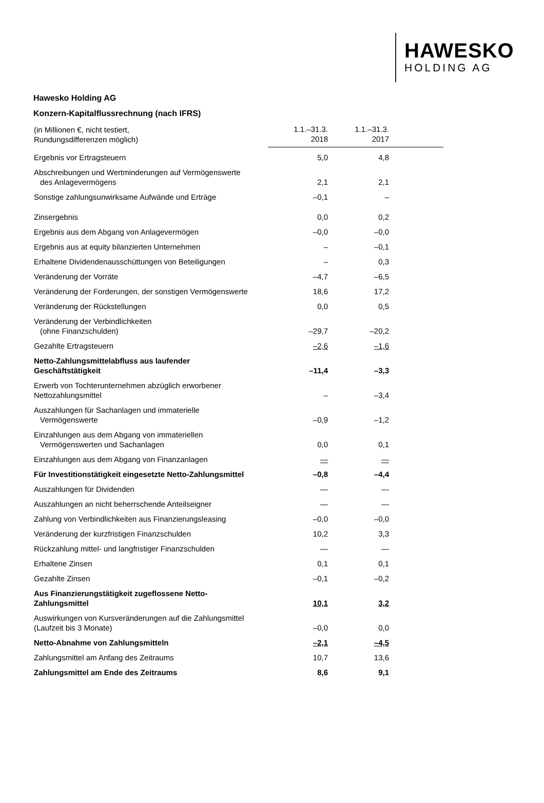HAWESKO
HOLDING AG
Hawesko Holding AG
Konzern-Kapitalflussrechnung (nach IFRS)
| (in Millionen €, nicht testiert, Rundungsdifferenzen möglich) | 1.1.–31.3. 2018 | 1.1.–31.3. 2017 | |
| --- | --- | --- | --- |
| Ergebnis vor Ertragsteuern | 5,0 | 4,8 | |
| Abschreibungen und Wertminderungen auf Vermögenswerte des Anlagevermögens | 2,1 | 2,1 | |
| Sonstige zahlungsunwirksame Aufwände und Erträge | –0,1 | – | |
| Zinsergebnis | 0,0 | 0,2 | |
| Ergebnis aus dem Abgang von Anlagevermögen | –0,0 | –0,0 | |
| Ergebnis aus at equity bilanzierten Unternehmen | – | –0,1 | |
| Erhaltene Dividendenausschüttungen von Beteiligungen | – | 0,3 | |
| Veränderung der Vorräte | –4,7 | –6,5 | |
| Veränderung der Forderungen, der sonstigen Vermögenswerte | 18,6 | 17,2 | |
| Veränderung der Rückstellungen | 0,0 | 0,5 | |
| Veränderung der Verbindlichkeiten (ohne Finanzschulden) | –29,7 | –20,2 | |
| Gezahlte Ertragsteuern | –2,6 | –1,6 | |
| Netto-Zahlungsmittelabfluss aus laufender Geschäftstätigkeit | –11,4 | –3,3 | |
| Erwerb von Tochterunternehmen abzüglich erworbener Nettozahlungsmittel | – | –3,4 | |
| Auszahlungen für Sachanlagen und immaterielle Vermögenswerte | –0,9 | –1,2 | |
| Einzahlungen aus dem Abgang von immateriellen Vermögenswerten und Sachanlagen | 0,0 | 0,1 | |
| Einzahlungen aus dem Abgang von Finanzanlagen | — | — | |
| Für Investitionstätigkeit eingesetzte Netto-Zahlungsmittel | –0,8 | –4,4 | |
| Auszahlungen für Dividenden | — | — | |
| Auszahlungen an nicht beherrschende Anteilseigner | — | — | |
| Zahlung von Verbindlichkeiten aus Finanzierungsleasing | –0,0 | –0,0 | |
| Veränderung der kurzfristigen Finanzschulden | 10,2 | 3,3 | |
| Rückzahlung mittel- und langfristiger Finanzschulden | — | — | |
| Erhaltene Zinsen | 0,1 | 0,1 | |
| Gezahlte Zinsen | –0,1 | –0,2 | |
| Aus Finanzierungstätigkeit zugeflossene Netto- Zahlungsmittel | 10,1 | 3,2 | |
| Auswirkungen von Kursveränderungen auf die Zahlungsmittel (Laufzeit bis 3 Monate) | –0,0 | 0,0 | |
| Netto-Abnahme von Zahlungsmitteln | –2,1 | –4,5 | |
| Zahlungsmittel am Anfang des Zeitraums | 10,7 | 13,6 | |
| Zahlungsmittel am Ende des Zeitraums | 8,6 | 9,1 | |